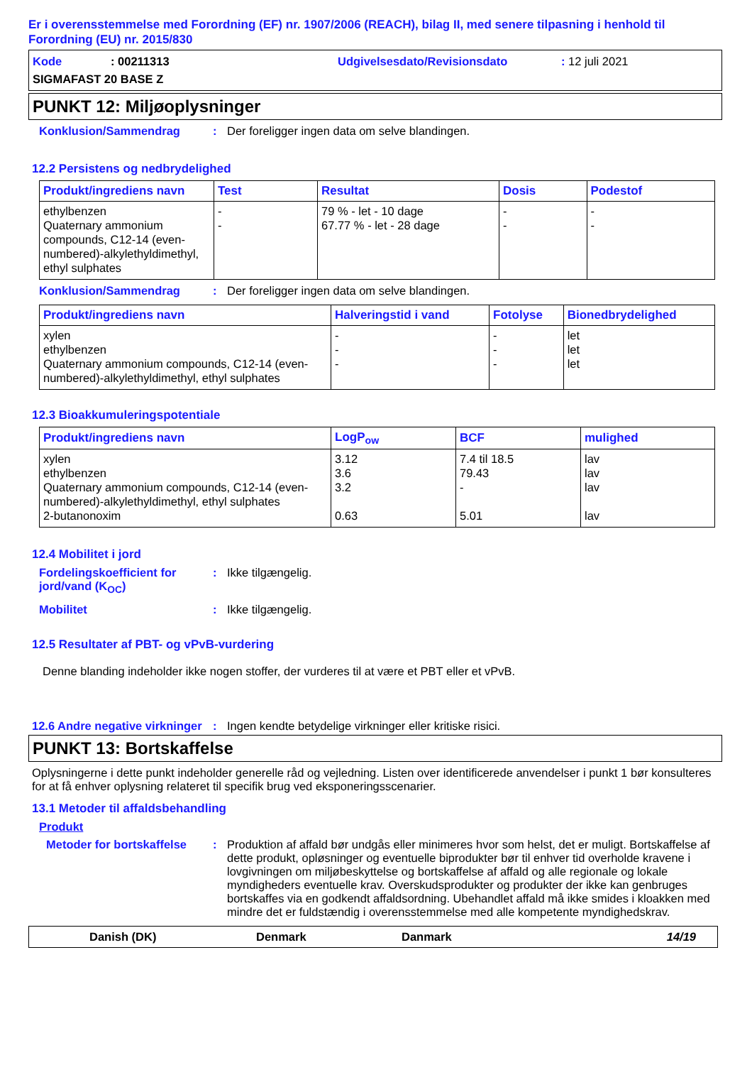Er i overensstemmelse med Forordning (EF) nr. 1907/2006 (REACH), bilag II, med senere tilpasning i henhold til Forordning (EU) nr. 2015/830
Kode: 00211313 Udgivelsesdato/Revisionsdato: 12 juli 2021
SIGMAFAST 20 BASE Z
PUNKT 12: Miljøoplysninger
Konklusion/Sammendrag: Der foreligger ingen data om selve blandingen.
12.2 Persistens og nedbrydelighed
| Produkt/ingrediens navn | Test | Resultat | Dosis | Podestof |
| --- | --- | --- | --- | --- |
| ethylbenzen Quaternary ammonium compounds, C12-14 (even-numbered)-alkylethyldimethyl, ethyl sulphates | - - | 79 % - let - 10 dage 67.77 % - let - 28 dage | - - | - - |
Konklusion/Sammendrag: Der foreligger ingen data om selve blandingen.
| Produkt/ingrediens navn | Halveringstid i vand | Fotolyse | Bionedbrydelighed |
| --- | --- | --- | --- |
| xylen ethylbenzen Quaternary ammonium compounds, C12-14 (even-numbered)-alkylethyldimethyl, ethyl sulphates | - - - | - - - | let let let |
12.3 Bioakkumuleringspotentiale
| Produkt/ingrediens navn | LogP<sub>ow</sub> | BCF | mulighed |
| --- | --- | --- | --- |
| xylen ethylbenzen Quaternary ammonium compounds, C12-14 (even-numbered)-alkylethyldimethyl, ethyl sulphates 2-butanonoxim | 3.12 3.6 3.2 0.63 | 7.4 til 18.5 79.43 - 5.01 | lav lav lav lav |
12.4 Mobilitet i jord
Fordelingskoefficient for jord/vand (K<sub>OC</sub>): Ikke tilgængelig.
Mobilitet: Ikke tilgængelig.
12.5 Resultater af PBT- og vPvB-vurdering
Denne blanding indeholder ikke nogen stoffer, der vurderes til at være et PBT eller et vPvB.
12.6 Andre negative virkninger: Ingen kendte betydelige virkninger eller kritiske risici.
PUNKT 13: Bortskaffelse
Oplysningerne i dette punkt indeholder generelle råd og vejledning. Listen over identificerede anvendelser i punkt 1 bør konsulteres for at få enhver oplysning relateret til specifik brug ved eksponeringsscenarier.
13.1 Metoder til affaldsbehandling
Produkt
Metoder for bortskaffelse: Produktion af affald bør undgås eller minimeres hvor som helst, det er muligt. Bortskaffelse af dette produkt, opløsninger og eventuelle biprodukter bør til enhver tid overholde kravene i lovgivningen om miljøbeskyttelse og bortskaffelse af affald og alle regionale og lokale myndigheders eventuelle krav. Overskudsprodukter og produkter der ikke kan genbruges bortskaffes via en godkendt affaldsordning. Ubehandlet affald må ikke smides i kloakken med mindre det er fuldstændig i overensstemmelse med alle kompetente myndighedskrav.
Danish (DK) Denmark Danmark 14/19